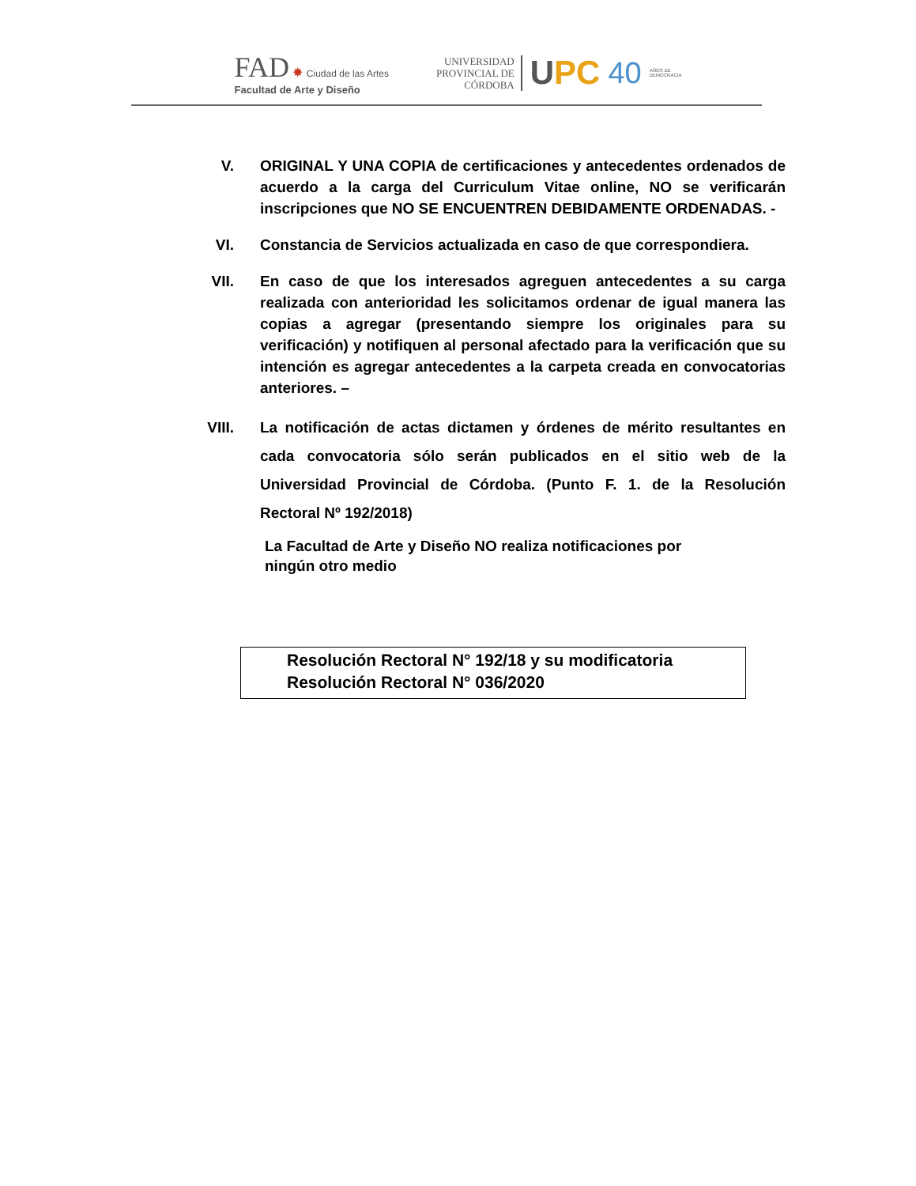FAD ✸ Ciudad de las Artes
Facultad de Arte y Diseño
UNIVERSIDAD
PROVINCIAL DE
CÓRDOBA
UPC 40
AÑOS DE
DEMOCRACIA
V. ORIGINAL Y UNA COPIA de certificaciones y antecedentes ordenados de acuerdo a la carga del Curriculum Vitae online, NO se verificarán inscripciones que NO SE ENCUENTREN DEBIDAMENTE ORDENADAS. -
VI. Constancia de Servicios actualizada en caso de que correspondiera.
VII. En caso de que los interesados agreguen antecedentes a su carga realizada con anterioridad les solicitamos ordenar de igual manera las copias a agregar (presentando siempre los originales para su verificación) y notifiquen al personal afectado para la verificación que su intención es agregar antecedentes a la carpeta creada en convocatorias anteriores. –
VIII.
La notificación de actas dictamen y órdenes de mérito resultantes en cada convocatoria sólo serán publicados en el sitio web de la Universidad Provincial de Córdoba. (Punto F. 1. de la Resolución Rectoral Nº 192/2018)
La Facultad de Arte y Diseño NO realiza notificaciones por
ningún otro medio
Resolución Rectoral N° 192/18 y su modificatoria
Resolución Rectoral N° 036/2020